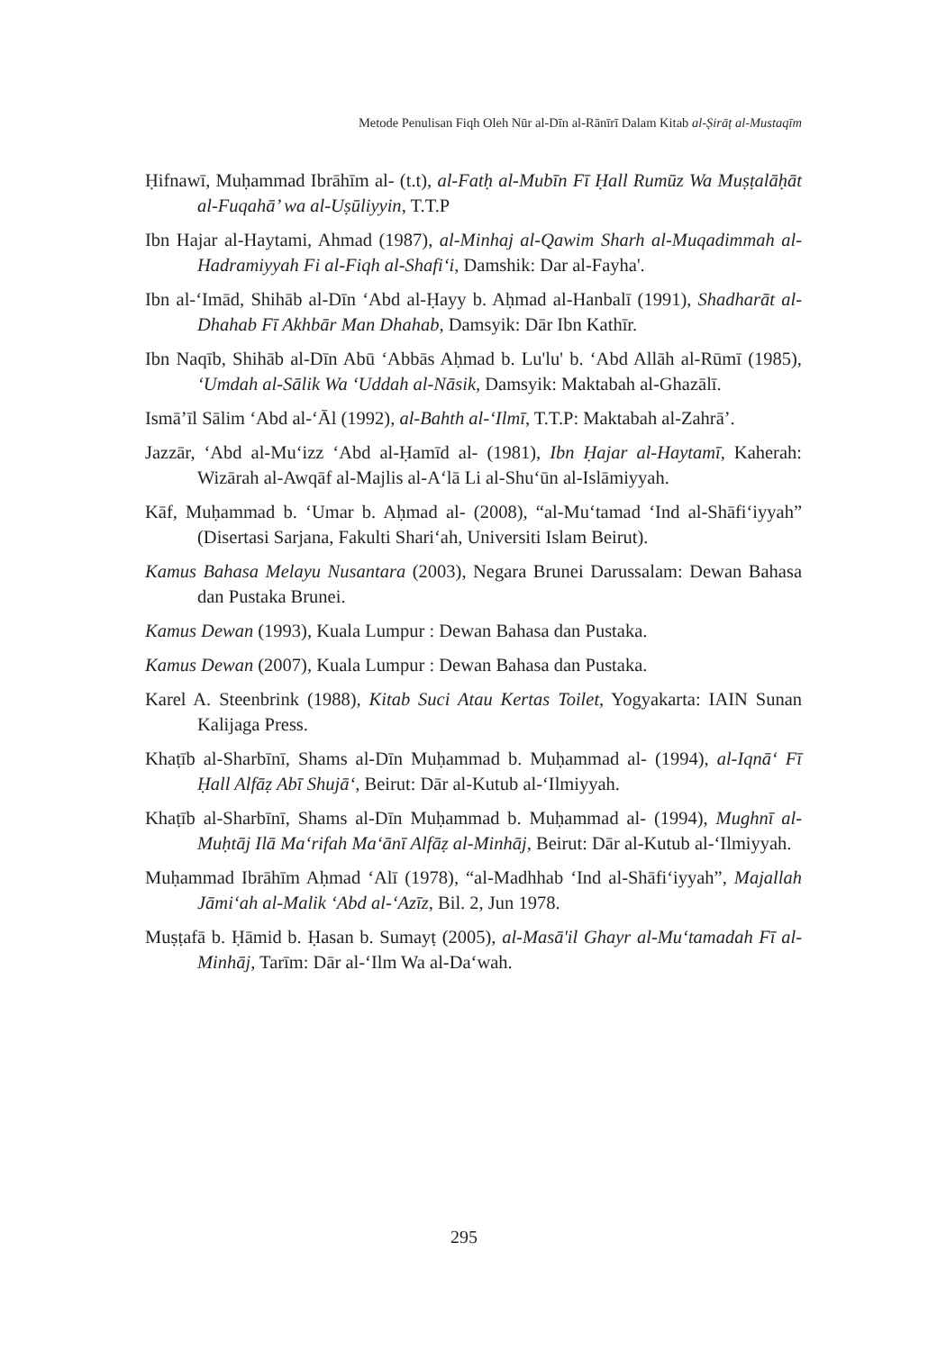Metode Penulisan Fiqh Oleh Nūr al-Dīn al-Rānīrī Dalam Kitab al-Ṣirāṭ al-Mustaqīm
Ḥifnawī, Muḥammad Ibrāhīm al- (t.t), al-Fatḥ al-Mubīn Fī Ḥall Rumūz Wa Muṣṭalāḥāt al-Fuqahā’ wa al-Uṣūliyyin, T.T.P
Ibn Hajar al-Haytami, Ahmad (1987), al-Minhaj al-Qawim Sharh al-Muqadimmah al-Hadramiyyah Fi al-Fiqh al-Shafi‘i, Damshik: Dar al-Fayha'.
Ibn al-‘Imād, Shihāb al-Dīn ‘Abd al-Ḥayy b. Aḥmad al-Hanbalī (1991), Shadharāt al-Dhahab Fī Akhbār Man Dhahab, Damsyik: Dār Ibn Kathīr.
Ibn Naqīb, Shihāb al-Dīn Abū ‘Abbās Aḥmad b. Lu'lu' b. ‘Abd Allāh al-Rūmī (1985), ‘Umdah al-Sālik Wa ‘Uddah al-Nāsik, Damsyik: Maktabah al-Ghazālī.
Ismā’īl Sālim ‘Abd al-‘Āl (1992), al-Bahth al-‘Ilmī, T.T.P: Maktabah al-Zahrā’.
Jazzār, ‘Abd al-Mu‘izz ‘Abd al-Ḥamīd al- (1981), Ibn Ḥajar al-Haytamī, Kaherah: Wizārah al-Awqāf al-Majlis al-A‘lā Li al-Shu‘ūn al-Islāmiyyah.
Kāf, Muḥammad b. ‘Umar b. Aḥmad al- (2008), “al-Mu‘tamad ‘Ind al-Shāfi‘iyyah” (Disertasi Sarjana, Fakulti Shari‘ah, Universiti Islam Beirut).
Kamus Bahasa Melayu Nusantara (2003), Negara Brunei Darussalam: Dewan Bahasa dan Pustaka Brunei.
Kamus Dewan (1993), Kuala Lumpur : Dewan Bahasa dan Pustaka.
Kamus Dewan (2007), Kuala Lumpur : Dewan Bahasa dan Pustaka.
Karel A. Steenbrink (1988), Kitab Suci Atau Kertas Toilet, Yogyakarta: IAIN Sunan Kalijaga Press.
Khaṭīb al-Sharbīnī, Shams al-Dīn Muḥammad b. Muḥammad al- (1994), al-Iqnā‘ Fī Ḥall Alfāẓ Abī Shujā‘, Beirut: Dār al-Kutub al-‘Ilmiyyah.
Khaṭīb al-Sharbīnī, Shams al-Dīn Muḥammad b. Muḥammad al- (1994), Mughnī al-Muḥtāj Ilā Ma‘rifah Ma‘ānī Alfāẓ al-Minhāj, Beirut: Dār al-Kutub al-‘Ilmiyyah.
Muḥammad Ibrāhīm Aḥmad ‘Alī (1978), “al-Madhhab ‘Ind al-Shāfi‘iyyah”, Majallah Jāmi‘ah al-Malik ‘Abd al-‘Azīz, Bil. 2, Jun 1978.
Muṣṭafā b. Ḥāmid b. Ḥasan b. Sumayṭ (2005), al-Masā'il Ghayr al-Mu‘tamadah Fī al-Minhāj, Tarīm: Dār al-‘Ilm Wa al-Da‘wah.
295